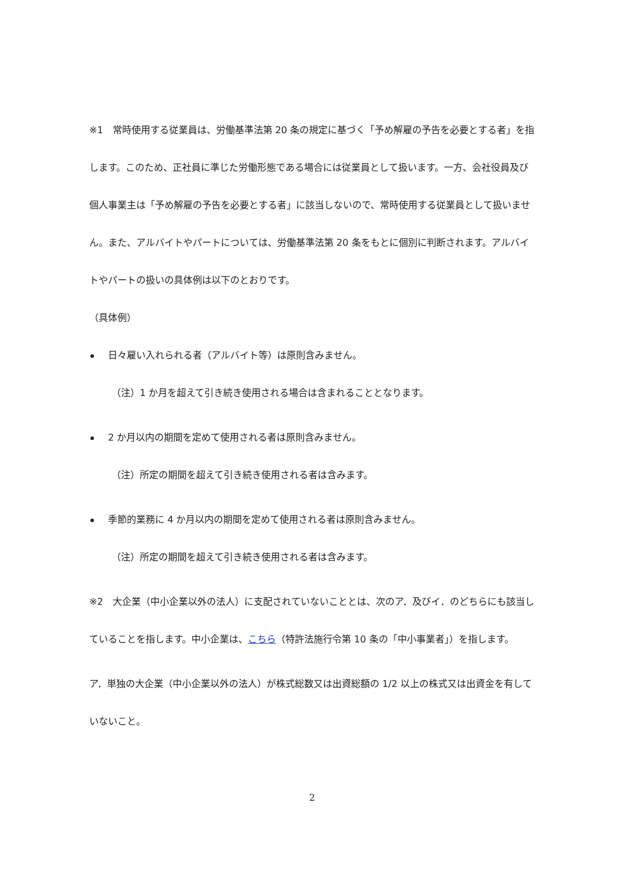※1　常時使用する従業員は、労働基準法第 20 条の規定に基づく「予め解雇の予告を必要とする者」を指します。このため、正社員に準じた労働形態である場合には従業員として扱います。一方、会社役員及び個人事業主は「予め解雇の予告を必要とする者」に該当しないので、常時使用する従業員として扱いません。また、アルバイトやパートについては、労働基準法第 20 条をもとに個別に判断されます。アルバイトやパートの扱いの具体例は以下のとおりです。
（具体例）
日々雇い入れられる者（アルバイト等）は原則含みません。
（注）1 か月を超えて引き続き使用される場合は含まれることとなります。
2 か月以内の期間を定めて使用される者は原則含みません。
（注）所定の期間を超えて引き続き使用される者は含みます。
季節的業務に 4 か月以内の期間を定めて使用される者は原則含みません。
（注）所定の期間を超えて引き続き使用される者は含みます。
※2　大企業（中小企業以外の法人）に支配されていないこととは、次のア．及びイ．のどちらにも該当していることを指します。中小企業は、こちら（特許法施行令第 10 条の「中小事業者」）を指します。
ア．単独の大企業（中小企業以外の法人）が株式総数又は出資総額の 1/2 以上の株式又は出資金を有していないこと。
2